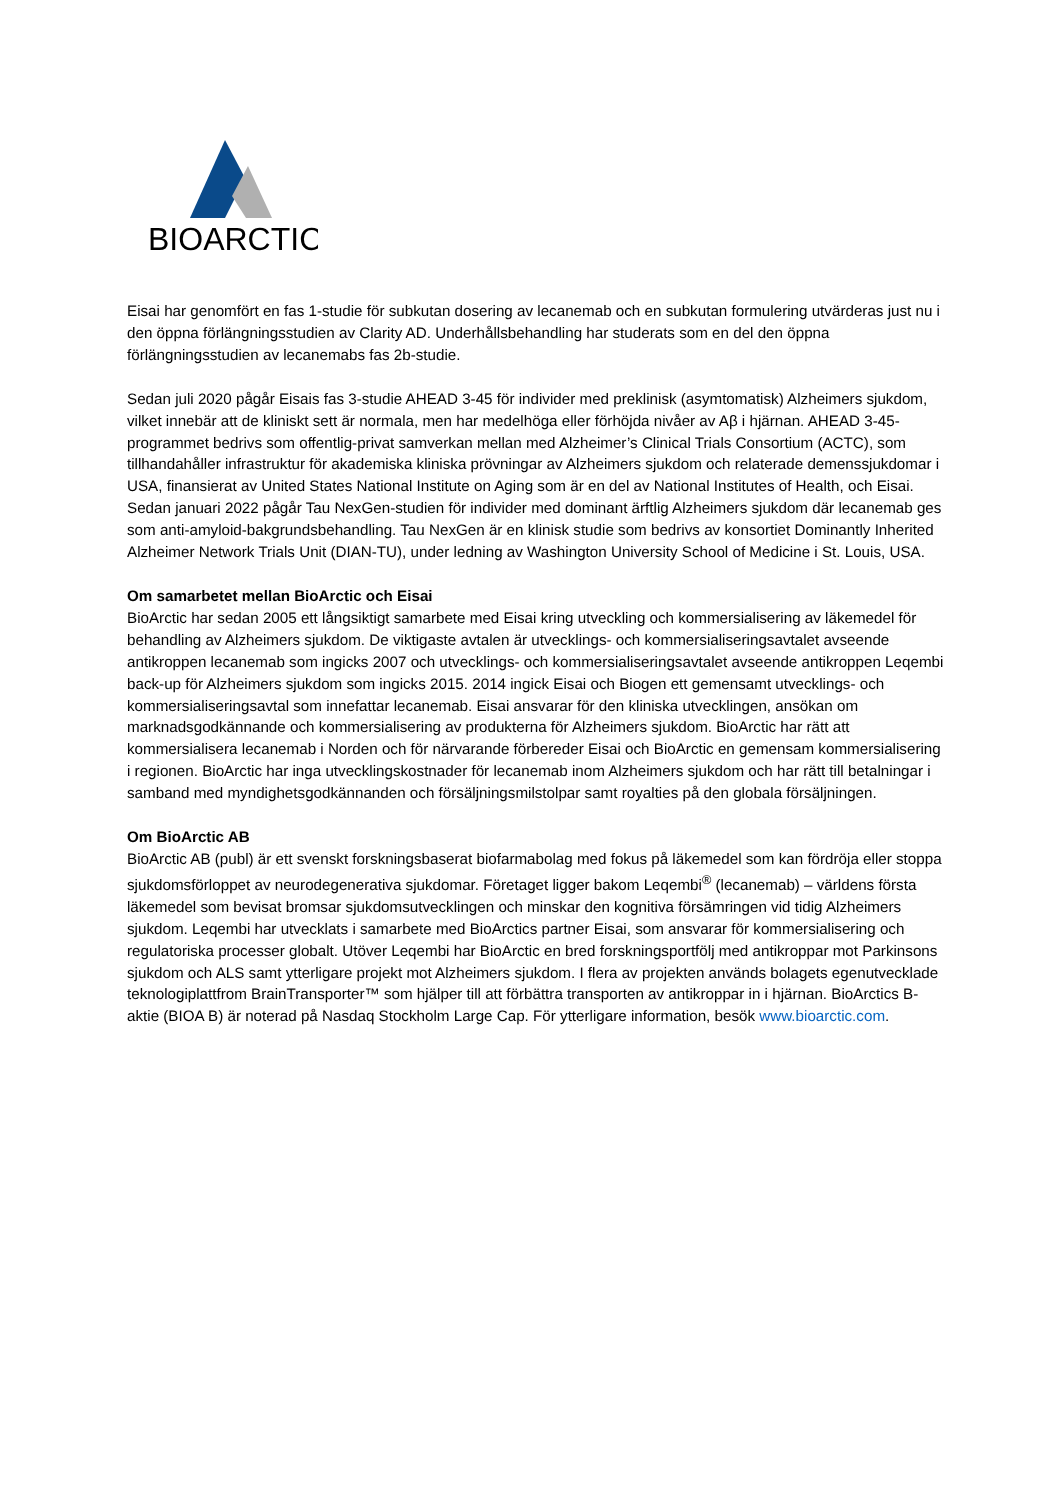BIOARCTIC
Eisai har genomfört en fas 1-studie för subkutan dosering av lecanemab och en subkutan formulering utvärderas just nu i den öppna förlängningsstudien av Clarity AD. Underhållsbehandling har studerats som en del den öppna förlängningsstudien av lecanemabs fas 2b-studie.
Sedan juli 2020 pågår Eisais fas 3-studie AHEAD 3-45 för individer med preklinisk (asymtomatisk) Alzheimers sjukdom, vilket innebär att de kliniskt sett är normala, men har medelhöga eller förhöjda nivåer av Aβ i hjärnan. AHEAD 3-45-programmet bedrivs som offentlig-privat samverkan mellan med Alzheimer’s Clinical Trials Consortium (ACTC), som tillhandahåller infrastruktur för akademiska kliniska prövningar av Alzheimers sjukdom och relaterade demenssjukdomar i USA, finansierat av United States National Institute on Aging som är en del av National Institutes of Health, och Eisai. Sedan januari 2022 pågår Tau NexGen-studien för individer med dominant ärftlig Alzheimers sjukdom där lecanemab ges som anti-amyloid-bakgrundsbehandling. Tau NexGen är en klinisk studie som bedrivs av konsortiet Dominantly Inherited Alzheimer Network Trials Unit (DIAN-TU), under ledning av Washington University School of Medicine i St. Louis, USA.
Om samarbetet mellan BioArctic och Eisai
BioArctic har sedan 2005 ett långsiktigt samarbete med Eisai kring utveckling och kommersialisering av läkemedel för behandling av Alzheimers sjukdom. De viktigaste avtalen är utvecklings- och kommersialiseringsavtalet avseende antikroppen lecanemab som ingicks 2007 och utvecklings- och kommersialiseringsavtalet avseende antikroppen Leqembi back-up för Alzheimers sjukdom som ingicks 2015. 2014 ingick Eisai och Biogen ett gemensamt utvecklings- och kommersialiseringsavtal som innefattar lecanemab. Eisai ansvarar för den kliniska utvecklingen, ansökan om marknadsgodkännande och kommersialisering av produkterna för Alzheimers sjukdom. BioArctic har rätt att kommersialisera lecanemab i Norden och för närvarande förbereder Eisai och BioArctic en gemensam kommersialisering i regionen. BioArctic har inga utvecklingskostnader för lecanemab inom Alzheimers sjukdom och har rätt till betalningar i samband med myndighetsgodkännanden och försäljningsmilstolpar samt royalties på den globala försäljningen.
Om BioArctic AB
BioArctic AB (publ) är ett svenskt forskningsbaserat biofarmabolag med fokus på läkemedel som kan fördröja eller stoppa sjukdomsförloppet av neurodegenerativa sjukdomar. Företaget ligger bakom Leqembi<sup>®</sup> (lecanemab) – världens första läkemedel som bevisat bromsar sjukdomsutvecklingen och minskar den kognitiva försämringen vid tidig Alzheimers sjukdom. Leqembi har utvecklats i samarbete med BioArctics partner Eisai, som ansvarar för kommersialisering och regulatoriska processer globalt. Utöver Leqembi har BioArctic en bred forskningsportfölj med antikroppar mot Parkinsons sjukdom och ALS samt ytterligare projekt mot Alzheimers sjukdom. I flera av projekten används bolagets egenutvecklade teknologiplattfrom BrainTransporter™ som hjälper till att förbättra transporten av antikroppar in i hjärnan. BioArctics B-aktie (BIOA B) är noterad på Nasdaq Stockholm Large Cap. För ytterligare information, besök www.bioarctic.com.